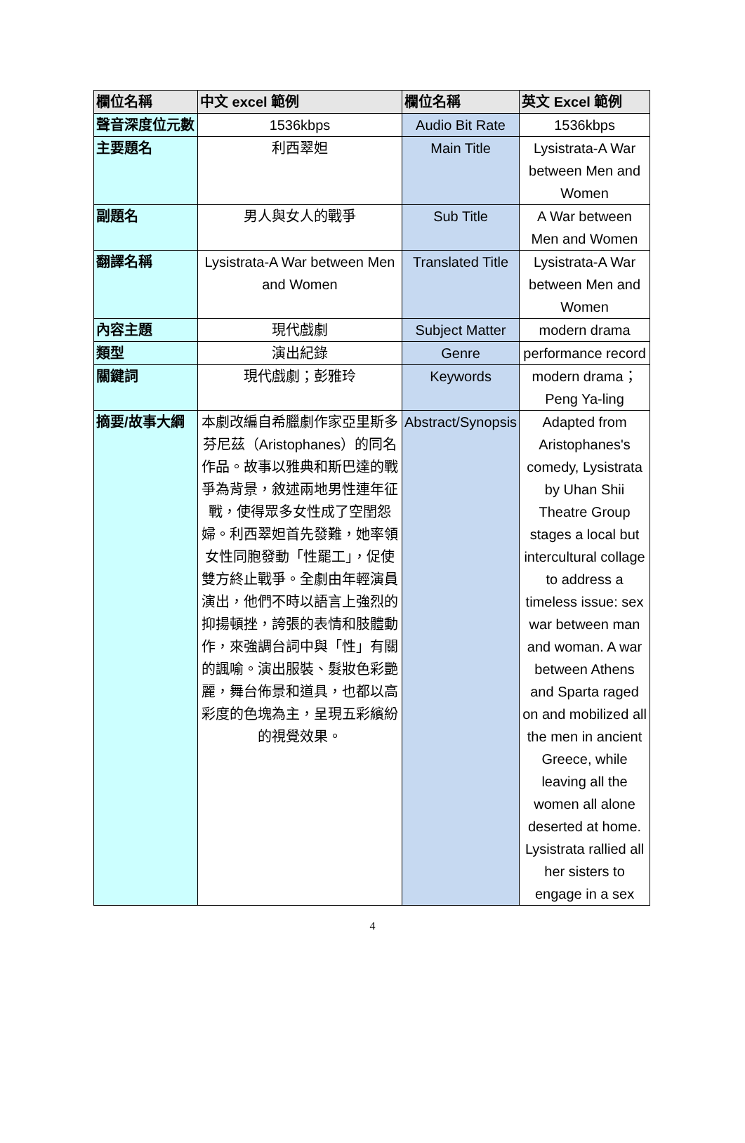| 欄位名稱 | 中文 excel 範例 | 欄位名稱 | 英文 Excel 範例 |
| --- | --- | --- | --- |
| 聲音深度位元數 | 1536kbps | Audio Bit Rate | 1536kbps |
| 主要題名 | 利西翠妲 | Main Title | Lysistrata-A War between Men and Women |
| 副題名 | 男人與女人的戰爭 | Sub Title | A War between Men and Women |
| 翻譯名稱 | Lysistrata-A War between Men and Women | Translated Title | Lysistrata-A War between Men and Women |
| 內容主題 | 現代戲劇 | Subject Matter | modern drama |
| 類型 | 演出紀錄 | Genre | performance record |
| 關鍵詞 | 現代戲劇；彭雅玲 | Keywords | modern drama；Peng Ya-ling |
| 摘要/故事大綱 | 本劇改編自希臘劇作家亞里斯多芬尼茲（Aristophanes）的同名作品。故事以雅典和斯巴達的戰爭為背景，敘述兩地男性連年征戰，使得眾多女性成了空閨怨婦。利西翠妲首先發難，她率領女性同胞發動「性罷工」，促使雙方終止戰爭。全劇由年輕演員演出，他們不時以語言上強烈的抑揚頓挫，誇張的表情和肢體動作，來強調台詞中與「性」有關的諷喻。演出服裝、髮妝色彩艷麗，舞台佈景和道具，也都以高彩度的色塊為主，呈現五彩繽紛的視覺效果。 | Abstract/Synopsis | Adapted from Aristophanes's comedy, Lysistrata by Uhan Shii Theatre Group stages a local but intercultural collage to address a timeless issue: sex war between man and woman. A war between Athens and Sparta raged on and mobilized all the men in ancient Greece, while leaving all the women all alone deserted at home. Lysistrata rallied all her sisters to engage in a sex |
4